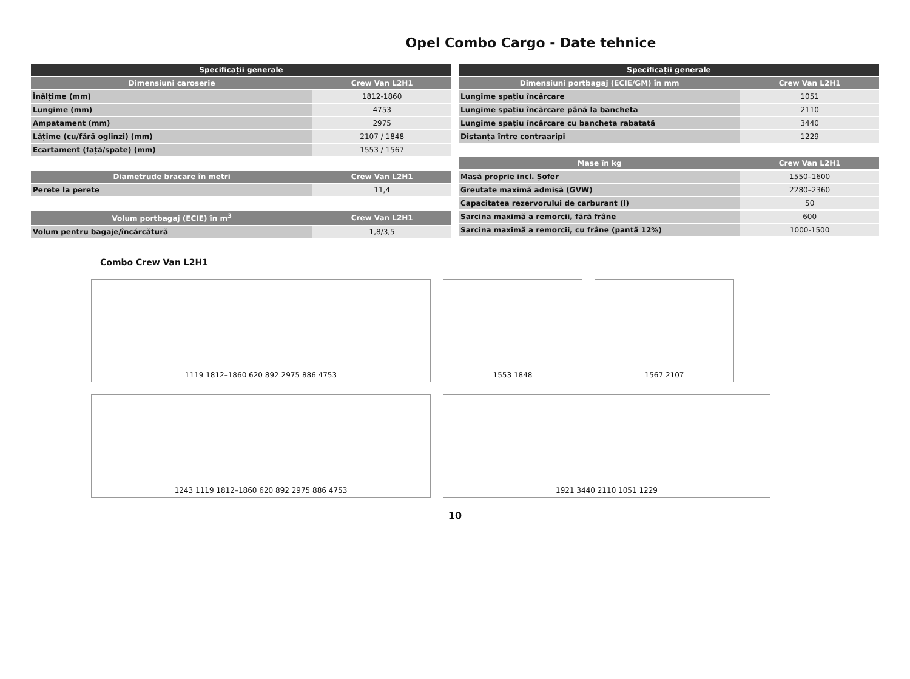Opel Combo Cargo - Date tehnice
| Specificații generale | |
| --- | --- |
| Dimensiuni caroserie | Crew Van L2H1 |
| Înălțime (mm) | 1812-1860 |
| Lungime (mm) | 4753 |
| Ampatament (mm) | 2975 |
| Lățime (cu/fără oglinzi) (mm) | 2107 / 1848 |
| Ecartament (față/spate) (mm) | 1553 / 1567 |
| Diametrude bracare în metri | Crew Van L2H1 |
| --- | --- |
| Perete la perete | 11,4 |
| Volum portbagaj (ECIE) în m<sup>3</sup> | Crew Van L2H1 |
| --- | --- |
| Volum pentru bagaje/încărcătură | 1,8/3,5 |
| Specificații generale | |
| --- | --- |
| Dimensiuni portbagaj (ECIE/GM) în mm | Crew Van L2H1 |
| Lungime spațiu încărcare | 1051 |
| Lungime spațiu încărcare până la bancheta | 2110 |
| Lungime spațiu încărcare cu bancheta rabatată | 3440 |
| Distanța între contraaripi | 1229 |
| Mase în kg | Crew Van L2H1 |
| --- | --- |
| Masă proprie incl. Șofer | 1550–1600 |
| Greutate maximă admisă (GVW) | 2280–2360 |
| Capacitatea rezervorului de carburant (l) | 50 |
| Sarcina maximă a remorcii, fără frâne | 600 |
| Sarcina maximă a remorcii, cu frâne (pantă 12%) | 1000-1500 |
Combo Crew Van L2H1
1119 1812–1860 620 892 2975 886 4753
1553 1848
1567 2107
1243 1119 1812–1860 620 892 2975 886 4753
1921 3440 2110 1051 1229
10